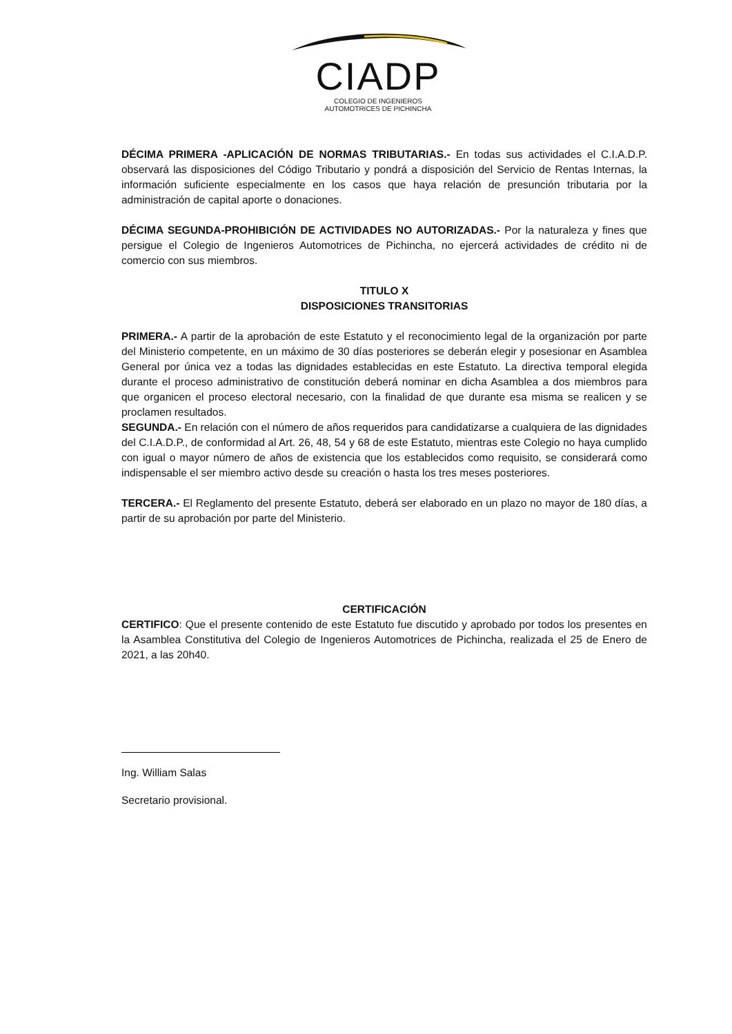CIADP
COLEGIO DE INGENIEROS
AUTOMOTRICES DE PICHINCHA
DÉCIMA PRIMERA -APLICACIÓN DE NORMAS TRIBUTARIAS.- En todas sus actividades el C.I.A.D.P. observará las disposiciones del Código Tributario y pondrá a disposición del Servicio de Rentas Internas, la información suficiente especialmente en los casos que haya relación de presunción tributaria por la administración de capital aporte o donaciones.
DÉCIMA SEGUNDA-PROHIBICIÓN DE ACTIVIDADES NO AUTORIZADAS.- Por la naturaleza y fines que persigue el Colegio de Ingenieros Automotrices de Pichincha, no ejercerá actividades de crédito ni de comercio con sus miembros.
TITULO X
DISPOSICIONES TRANSITORIAS
PRIMERA.- A partir de la aprobación de este Estatuto y el reconocimiento legal de la organización por parte del Ministerio competente, en un máximo de 30 días posteriores se deberán elegir y posesionar en Asamblea General por única vez a todas las dignidades establecidas en este Estatuto. La directiva temporal elegida durante el proceso administrativo de constitución deberá nominar en dicha Asamblea a dos miembros para que organicen el proceso electoral necesario, con la finalidad de que durante esa misma se realicen y se proclamen resultados.
SEGUNDA.- En relación con el número de años requeridos para candidatizarse a cualquiera de las dignidades del C.I.A.D.P., de conformidad al Art. 26, 48, 54 y 68 de este Estatuto, mientras este Colegio no haya cumplido con igual o mayor número de años de existencia que los establecidos como requisito, se considerará como indispensable el ser miembro activo desde su creación o hasta los tres meses posteriores.
TERCERA.- El Reglamento del presente Estatuto, deberá ser elaborado en un plazo no mayor de 180 días, a partir de su aprobación por parte del Ministerio.
CERTIFICACIÓN
CERTIFICO: Que el presente contenido de este Estatuto fue discutido y aprobado por todos los presentes en la Asamblea Constitutiva del Colegio de Ingenieros Automotrices de Pichincha, realizada el 25 de Enero de 2021, a las 20h40.
Ing. William Salas
Secretario provisional.